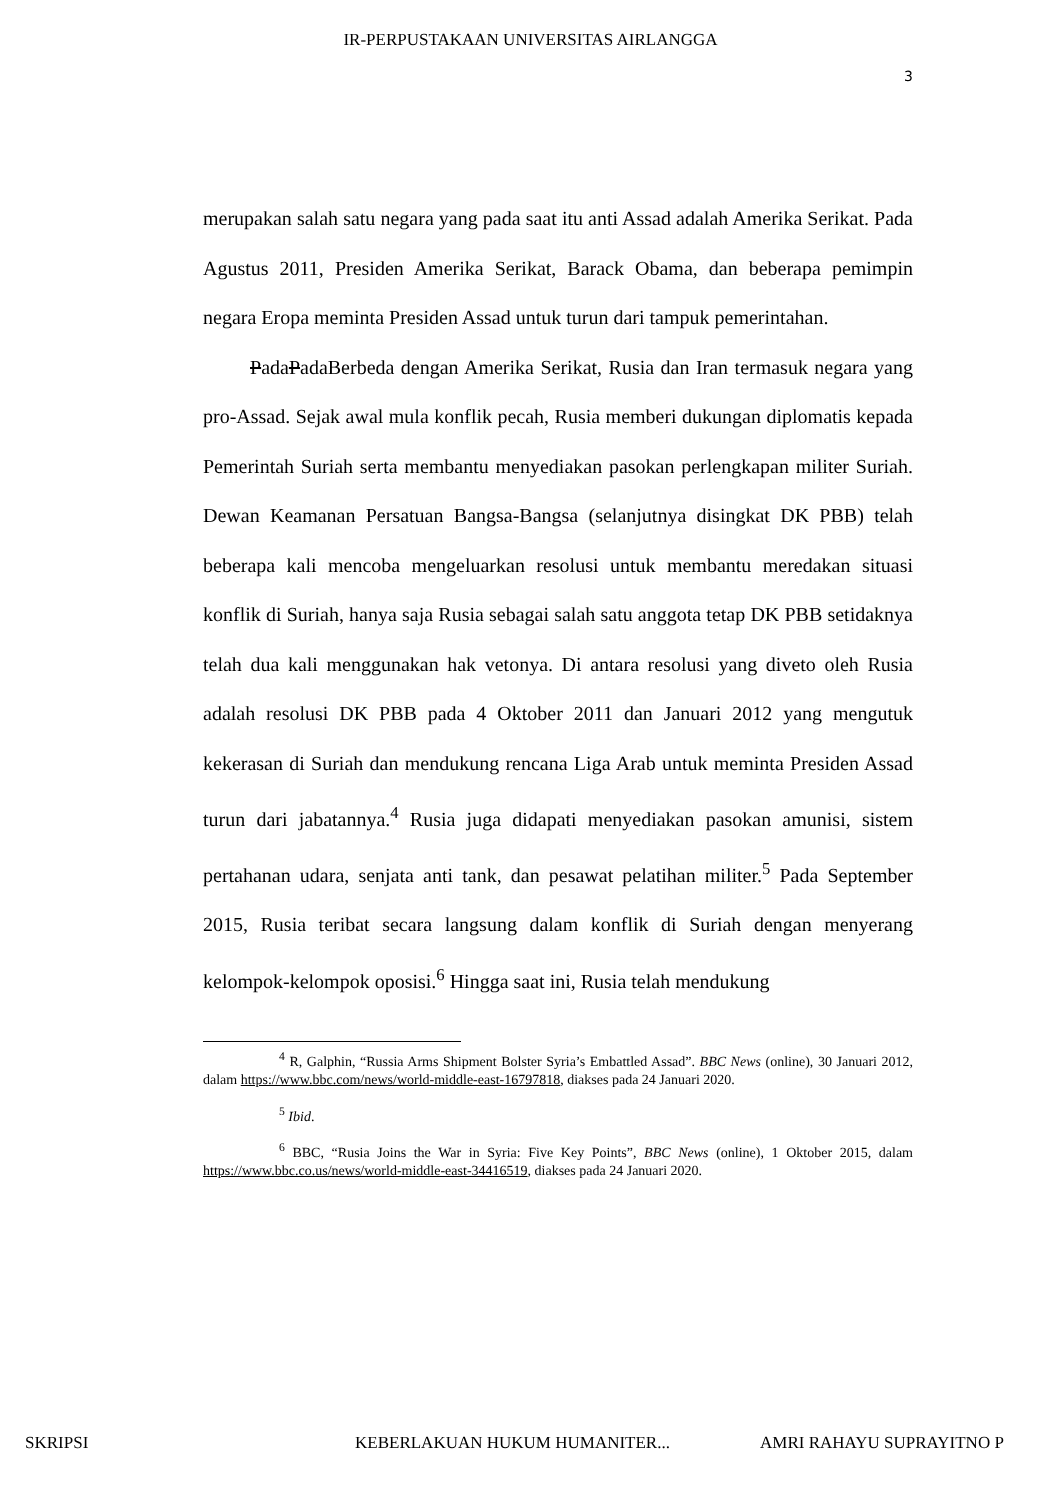IR-PERPUSTAKAAN UNIVERSITAS AIRLANGGA
3
merupakan salah satu negara yang pada saat itu anti Assad adalah Amerika Serikat. Pada Agustus 2011, Presiden Amerika Serikat, Barack Obama, dan beberapa pemimpin negara Eropa meminta Presiden Assad untuk turun dari tampuk pemerintahan.
PadaPadaBerbeda dengan Amerika Serikat, Rusia dan Iran termasuk negara yang pro-Assad. Sejak awal mula konflik pecah, Rusia memberi dukungan diplomatis kepada Pemerintah Suriah serta membantu menyediakan pasokan perlengkapan militer Suriah. Dewan Keamanan Persatuan Bangsa-Bangsa (selanjutnya disingkat DK PBB) telah beberapa kali mencoba mengeluarkan resolusi untuk membantu meredakan situasi konflik di Suriah, hanya saja Rusia sebagai salah satu anggota tetap DK PBB setidaknya telah dua kali menggunakan hak vetonya. Di antara resolusi yang diveto oleh Rusia adalah resolusi DK PBB pada 4 Oktober 2011 dan Januari 2012 yang mengutuk kekerasan di Suriah dan mendukung rencana Liga Arab untuk meminta Presiden Assad turun dari jabatannya.<sup>4</sup> Rusia juga didapati menyediakan pasokan amunisi, sistem pertahanan udara, senjata anti tank, dan pesawat pelatihan militer.<sup>5</sup> Pada September 2015, Rusia teribat secara langsung dalam konflik di Suriah dengan menyerang kelompok-kelompok oposisi.<sup>6</sup> Hingga saat ini, Rusia telah mendukung
<sup>4</sup> R, Galphin, “Russia Arms Shipment Bolster Syria’s Embattled Assad”. BBC News (online), 30 Januari 2012, dalam https://www.bbc.com/news/world-middle-east-16797818, diakses pada 24 Januari 2020.
<sup>5</sup> Ibid.
<sup>6</sup> BBC, “Rusia Joins the War in Syria: Five Key Points”, BBC News (online), 1 Oktober 2015, dalam https://www.bbc.co.us/news/world-middle-east-34416519, diakses pada 24 Januari 2020.
SKRIPSI KEBERLAKUAN HUKUM HUMANITER... AMRI RAHAYU SUPRAYITNO P